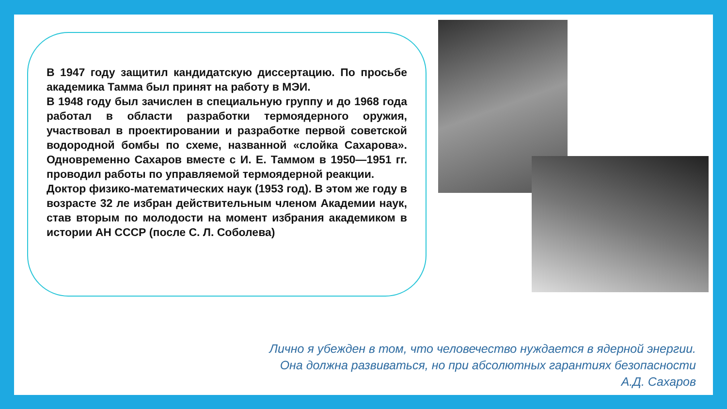В 1947 году защитил кандидатскую диссертацию. По просьбе академика Тамма был принят на работу в МЭИ.
В 1948 году был зачислен в специальную группу и до 1968 года работал в области разработки термоядерного оружия, участвовал в проектировании и разработке первой советской водородной бомбы по схеме, названной «слойка Сахарова». Одновременно Сахаров вместе с И. Е. Таммом в 1950—1951 гг. проводил работы по управляемой термоядерной реакции.
Доктор физико-математических наук (1953 год). В этом же году в возрасте 32 ле избран действительным членом Академии наук, став вторым по молодости на момент избрания академиком в истории АН СССР (после С. Л. Соболева)
Лично я убежден в том, что человечество нуждается в ядерной энергии.
Она должна развиваться, но при абсолютных гарантиях безопасности
А.Д. Сахаров